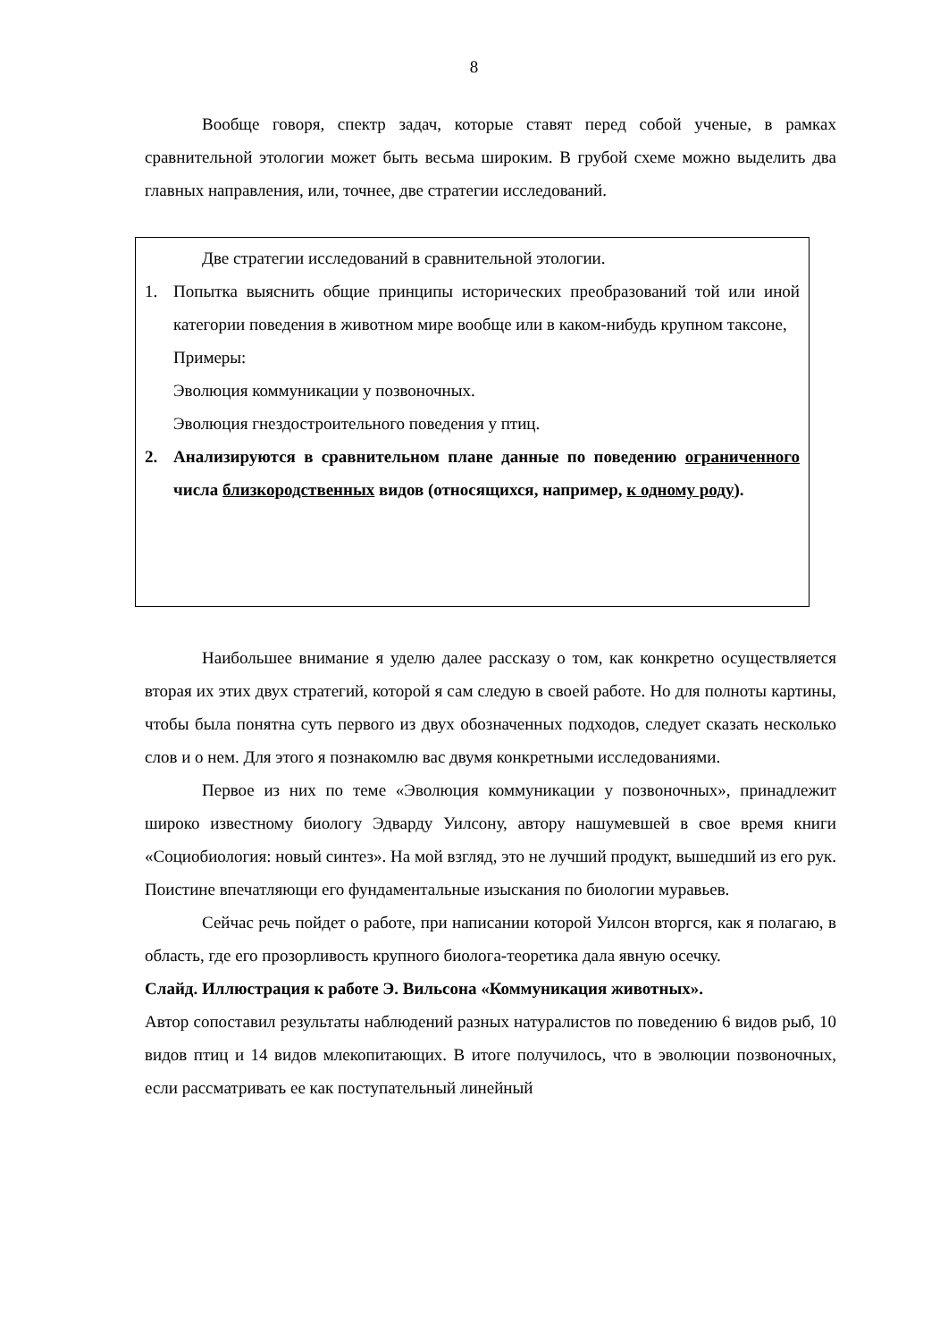8
Вообще говоря, спектр задач, которые ставят перед собой ученые, в рамках сравнительной этологии может быть весьма широким. В грубой схеме можно выделить два главных направления, или, точнее, две стратегии исследований.
Две стратегии исследований в сравнительной этологии.
1. Попытка выяснить общие принципы исторических преобразований той или иной категории поведения в животном мире вообще или в каком-нибудь крупном таксоне,
Примеры:
Эволюция коммуникации у позвоночных.
Эволюция гнездостроительного поведения у птиц.
2. Анализируются в сравнительном плане данные по поведению ограниченного числа близкородственных видов (относящихся, например, к одному роду).
Наибольшее внимание я уделю далее рассказу о том, как конкретно осуществляется вторая их этих двух стратегий, которой я сам следую в своей работе. Но для полноты картины, чтобы была понятна суть первого из двух обозначенных подходов, следует сказать несколько слов и о нем. Для этого я познакомлю вас двумя конкретными исследованиями.
Первое из них по теме «Эволюция коммуникации у позвоночных», принадлежит широко известному биологу Эдварду Уилсону, автору нашумевшей в свое время книги «Социобиология: новый синтез». На мой взгляд, это не лучший продукт, вышедший из его рук. Поистине впечатляющи его фундаментальные изыскания по биологии муравьев.
Сейчас речь пойдет о работе, при написании которой Уилсон вторгся, как я полагаю, в область, где его прозорливость крупного биолога-теоретика дала явную осечку.
Слайд. Иллюстрация к работе Э. Вильсона «Коммуникация животных».
Автор сопоставил результаты наблюдений разных натуралистов по поведению 6 видов рыб, 10 видов птиц и 14 видов млекопитающих. В итоге получилось, что в эволюции позвоночных, если рассматривать ее как поступательный линейный